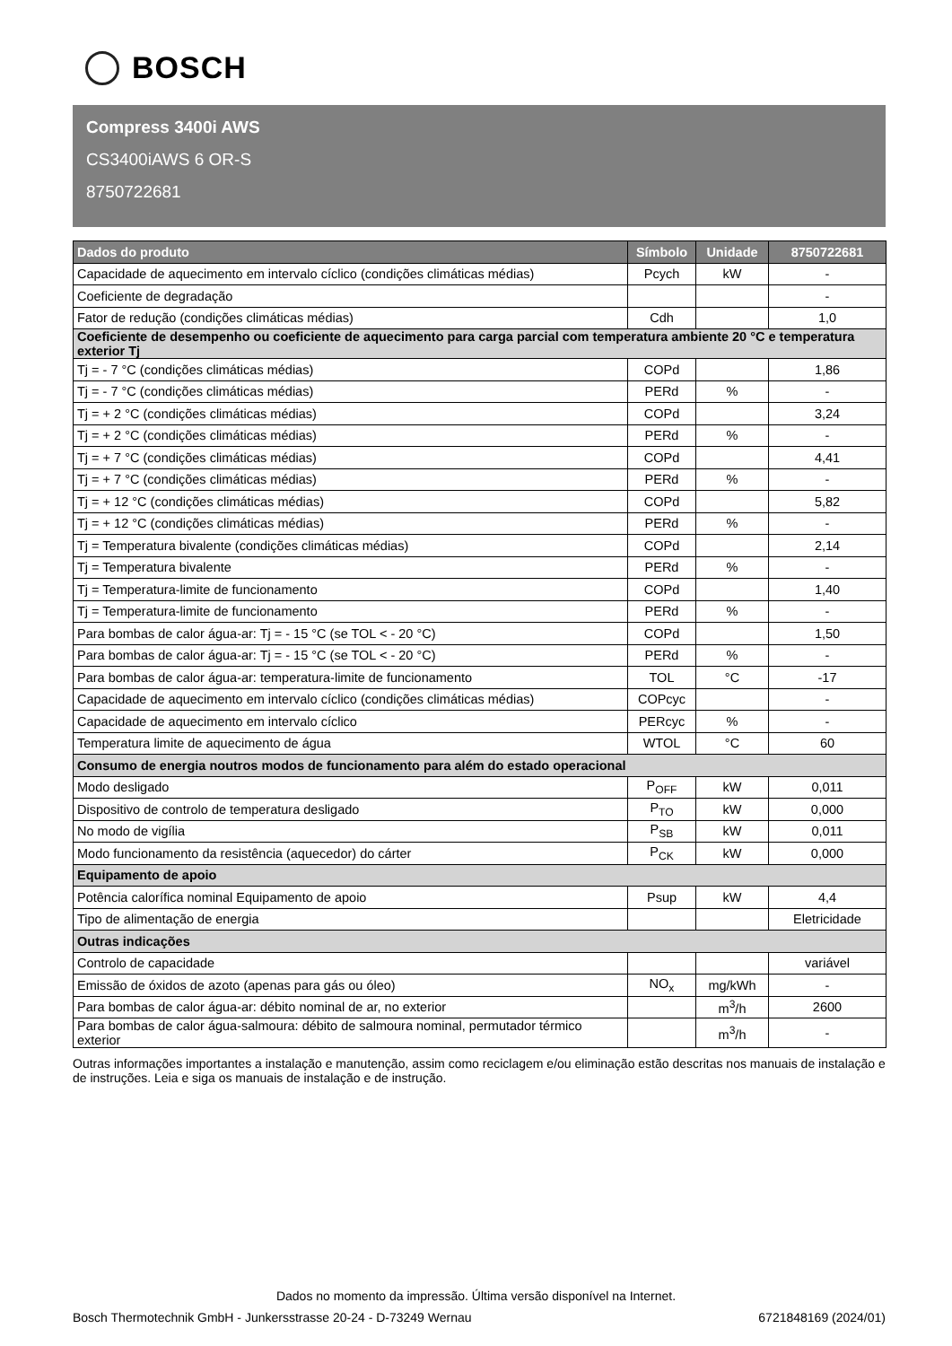BOSCH
Compress 3400i AWS
CS3400iAWS 6 OR-S
8750722681
| Dados do produto | Símbolo | Unidade | 8750722681 |
| --- | --- | --- | --- |
| Capacidade de aquecimento em intervalo cíclico (condições climáticas médias) | Pcych | kW | - |
| Coeficiente de degradação | | | - |
| Fator de redução (condições climáticas médias) | Cdh | | 1,0 |
| Coeficiente de desempenho ou coeficiente de aquecimento para carga parcial com temperatura ambiente 20 °C e temperatura exterior Tj | | | |
| Tj = - 7 °C (condições climáticas médias) | COPd | | 1,86 |
| Tj = - 7 °C (condições climáticas médias) | PERd | % | - |
| Tj = + 2 °C (condições climáticas médias) | COPd | | 3,24 |
| Tj = + 2 °C (condições climáticas médias) | PERd | % | - |
| Tj = + 7 °C (condições climáticas médias) | COPd | | 4,41 |
| Tj = + 7 °C (condições climáticas médias) | PERd | % | - |
| Tj = + 12 °C (condições climáticas médias) | COPd | | 5,82 |
| Tj = + 12 °C (condições climáticas médias) | PERd | % | - |
| Tj = Temperatura bivalente (condições climáticas médias) | COPd | | 2,14 |
| Tj = Temperatura bivalente | PERd | % | - |
| Tj = Temperatura-limite de funcionamento | COPd | | 1,40 |
| Tj = Temperatura-limite de funcionamento | PERd | % | - |
| Para bombas de calor água-ar: Tj = - 15 °C (se TOL < - 20 °C) | COPd | | 1,50 |
| Para bombas de calor água-ar: Tj = - 15 °C (se TOL < - 20 °C) | PERd | % | - |
| Para bombas de calor água-ar: temperatura-limite de funcionamento | TOL | °C | -17 |
| Capacidade de aquecimento em intervalo cíclico (condições climáticas médias) | COPcyc | | - |
| Capacidade de aquecimento em intervalo cíclico | PERcyc | % | - |
| Temperatura limite de aquecimento de água | WTOL | °C | 60 |
| Consumo de energia noutros modos de funcionamento para além do estado operacional | | | |
| Modo desligado | P<sub>OFF</sub> | kW | 0,011 |
| Dispositivo de controlo de temperatura desligado | P<sub>TO</sub> | kW | 0,000 |
| No modo de vigília | P<sub>SB</sub> | kW | 0,011 |
| Modo funcionamento da resistência (aquecedor) do cárter | P<sub>CK</sub> | kW | 0,000 |
| Equipamento de apoio | | | |
| Potência calorífica nominal Equipamento de apoio | Psup | kW | 4,4 |
| Tipo de alimentação de energia | | | Eletricidade |
| Outras indicações | | | |
| Controlo de capacidade | | | variável |
| Emissão de óxidos de azoto (apenas para gás ou óleo) | NO<sub>x</sub> | mg/kWh | - |
| Para bombas de calor água-ar: débito nominal de ar, no exterior | | m<sup>3</sup>/h | 2600 |
| Para bombas de calor água-salmoura: débito de salmoura nominal, permutador térmico exterior | | m<sup>3</sup>/h | - |
Outras informações importantes a instalação e manutenção, assim como reciclagem e/ou eliminação estão descritas nos manuais de instalação e de instruções. Leia e siga os manuais de instalação e de instrução.
Dados no momento da impressão. Última versão disponível na Internet.
Bosch Thermotechnik GmbH - Junkersstrasse 20-24 - D-73249 Wernau 6721848169 (2024/01)